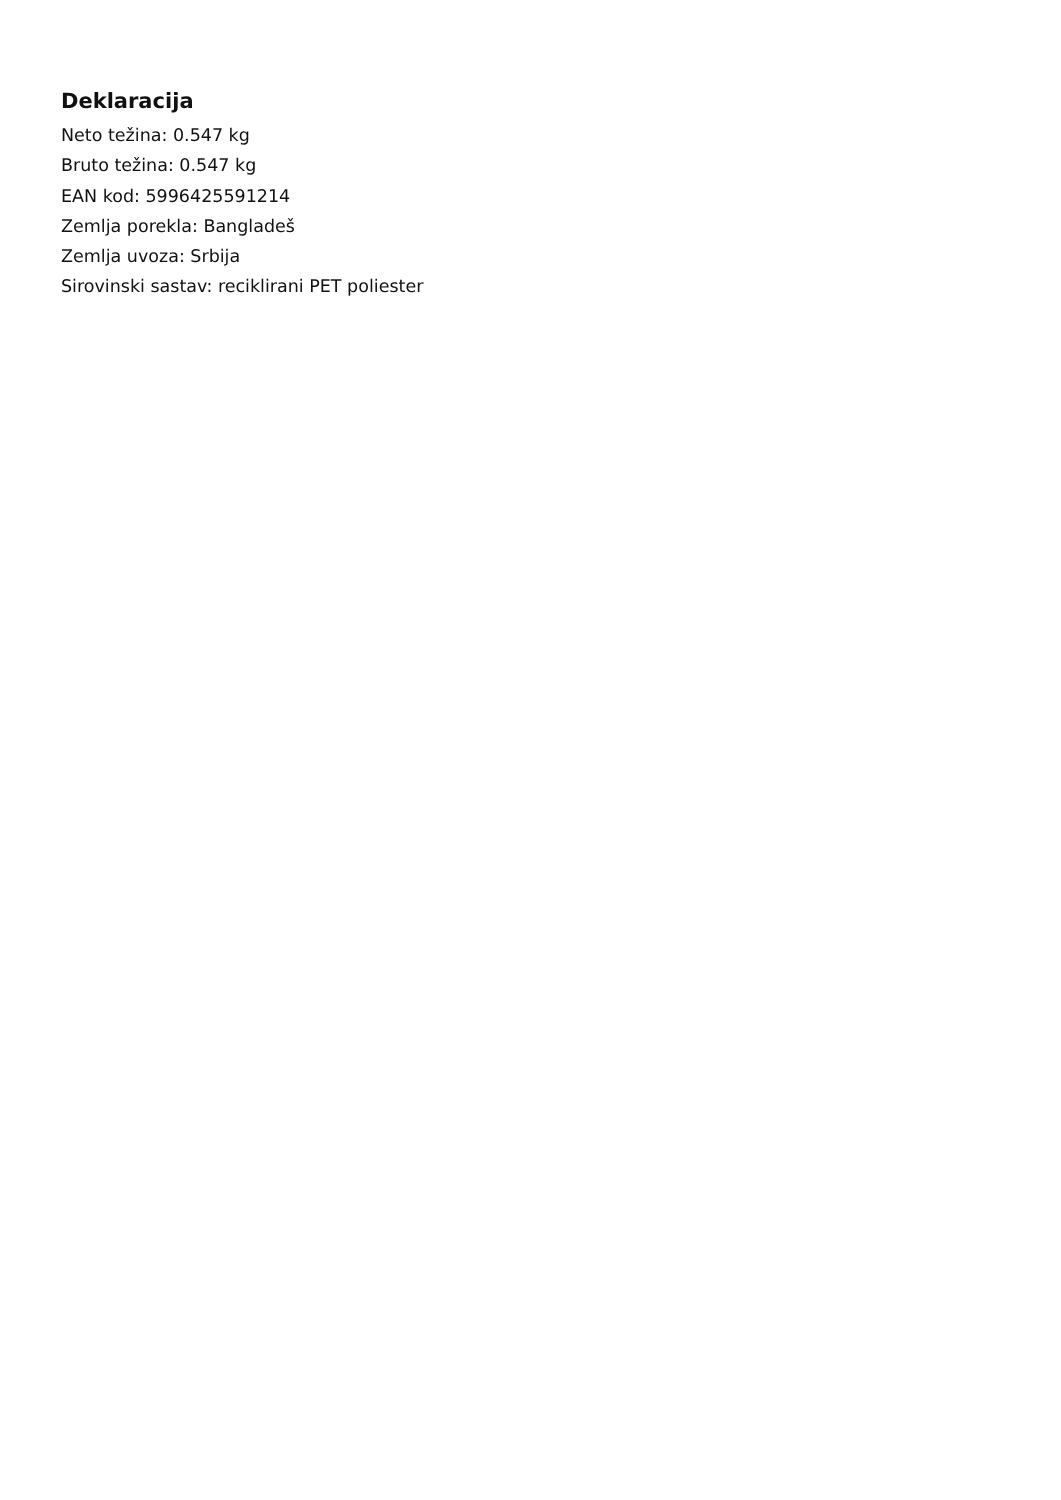Deklaracija
Neto težina: 0.547 kg
Bruto težina: 0.547 kg
EAN kod: 5996425591214
Zemlja porekla: Bangladeš
Zemlja uvoza: Srbija
Sirovinski sastav: reciklirani PET poliester